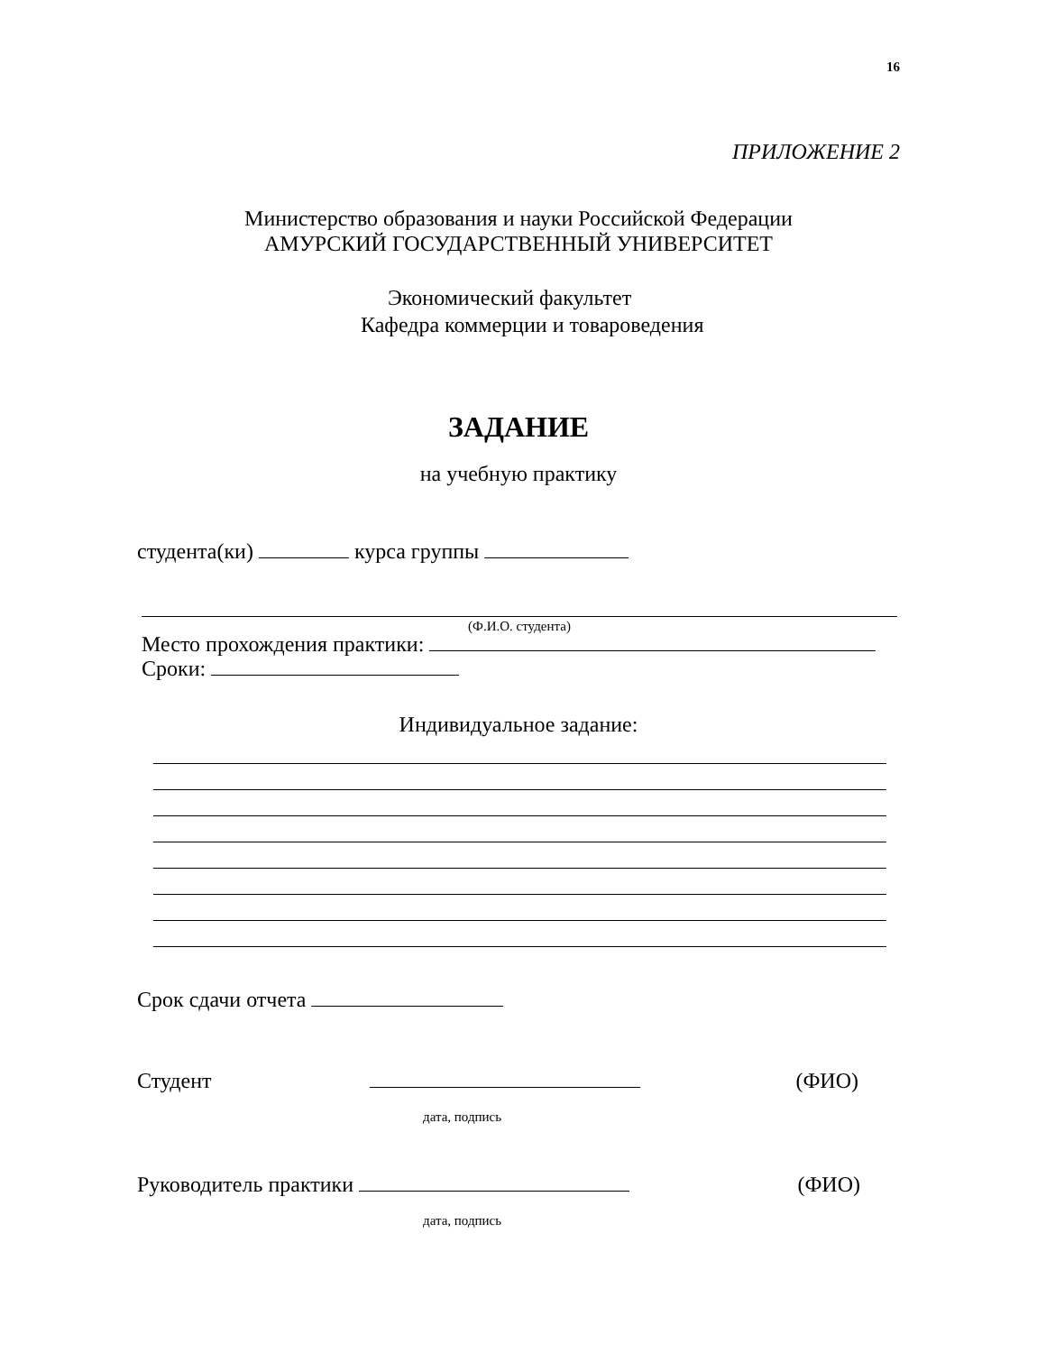16
ПРИЛОЖЕНИЕ 2
Министерство образования и науки Российской Федерации
АМУРСКИЙ ГОСУДАРСТВЕННЫЙ УНИВЕРСИТЕТ
Экономический факультет
Кафедра коммерции и товароведения
ЗАДАНИЕ
на учебную практику
студента(ки) курса группы
(Ф.И.О. студента)
Место прохождения практики:
Сроки:
Индивидуальное задание:
Срок сдачи отчета
Студент (ФИО)
дата, подпись
Руководитель практики (ФИО)
дата, подпись